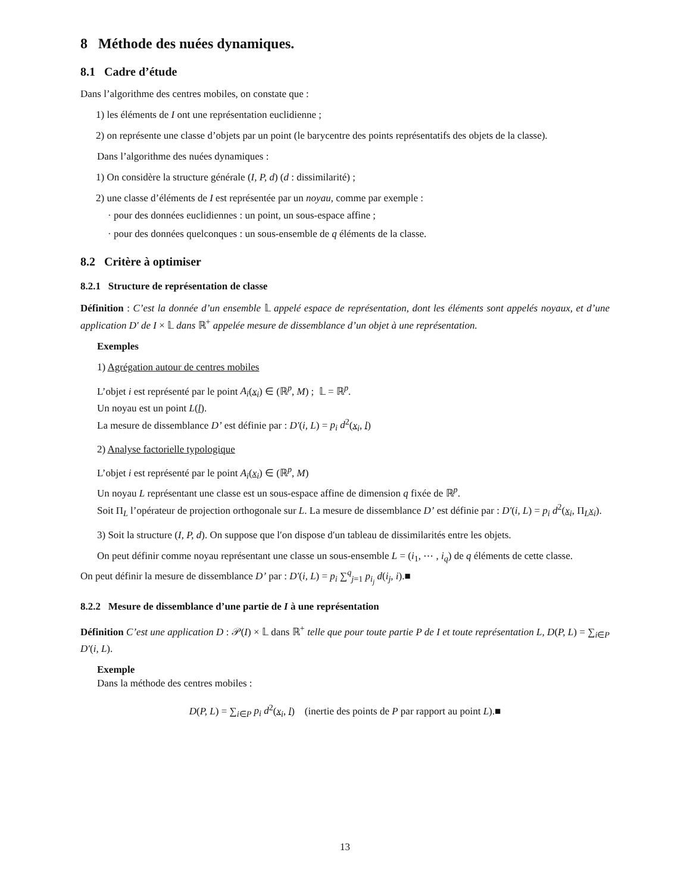8 Méthode des nuées dynamiques.
8.1 Cadre d’étude
Dans l’algorithme des centres mobiles, on constate que :
1) les éléments de I ont une représentation euclidienne ;
2) on représente une classe d’objets par un point (le barycentre des points représentatifs des objets de la classe).
Dans l’algorithme des nuées dynamiques :
1) On considère la structure générale (I, P, d) (d : dissimilarité) ;
2) une classe d’éléments de I est représentée par un noyau, comme par exemple :
· pour des données euclidiennes : un point, un sous-espace affine ;
· pour des données quelconques : un sous-ensemble de q éléments de la classe.
8.2 Critère à optimiser
8.2.1 Structure de représentation de classe
Définition : C’est la donnée d’un ensemble 𝕃 appelé espace de représentation, dont les éléments sont appelés noyaux, et d’une application D′ de I × 𝕃 dans ℝ<sup>+</sup> appelée mesure de dissemblance d’un objet à une représentation.
Exemples
1) Agrégation autour de centres mobiles
L’objet i est représenté par le point A<sub>i</sub>(x<sub>i</sub>) ∈ (ℝ<sup>p</sup>, M) ; 𝕃 = ℝ<sup>p</sup>.
Un noyau est un point L(l).
La mesure de dissemblance D’ est définie par : D′(i, L) = p<sub>i</sub> d<sup>2</sup>(x<sub>i</sub>, l)
2) Analyse factorielle typologique
L’objet i est représenté par le point A<sub>i</sub>(x<sub>i</sub>) ∈ (ℝ<sup>p</sup>, M)
Un noyau L représentant une classe est un sous-espace affine de dimension q fixée de ℝ<sup>p</sup>.
Soit Π<sub>L</sub> l’opérateur de projection orthogonale sur L. La mesure de dissemblance D’ est définie par : D′(i, L) = p<sub>i</sub> d<sup>2</sup>(x<sub>i</sub>, Π<sub>L</sub>x<sub>i</sub>).
3) Soit la structure (I, P, d). On suppose que l′on dispose d′un tableau de dissimilarités entre les objets.
On peut définir comme noyau représentant une classe un sous-ensemble L = (i<sub>1</sub>, ⋯ , i<sub>q</sub>) de q éléments de cette classe.
On peut définir la mesure de dissemblance D’ par : D′(i, L) = p<sub>i</sub> ∑<sup>q</sup><sub>j=1</sub> p<sub>i<sub>j</sub></sub> d(i<sub>j</sub>, i).■
8.2.2 Mesure de dissemblance d’une partie de I à une représentation
Définition C’est une application D : 𝒫(I) × 𝕃 dans ℝ<sup>+</sup> telle que pour toute partie P de I et toute représentation L, D(P, L) = ∑<sub>i∈P</sub> D′(i, L).
Exemple
Dans la méthode des centres mobiles :
D(P, L) = ∑<sub>i∈P</sub> p<sub>i</sub> d<sup>2</sup>(x<sub>i</sub>, l) (inertie des points de P par rapport au point L).■
13